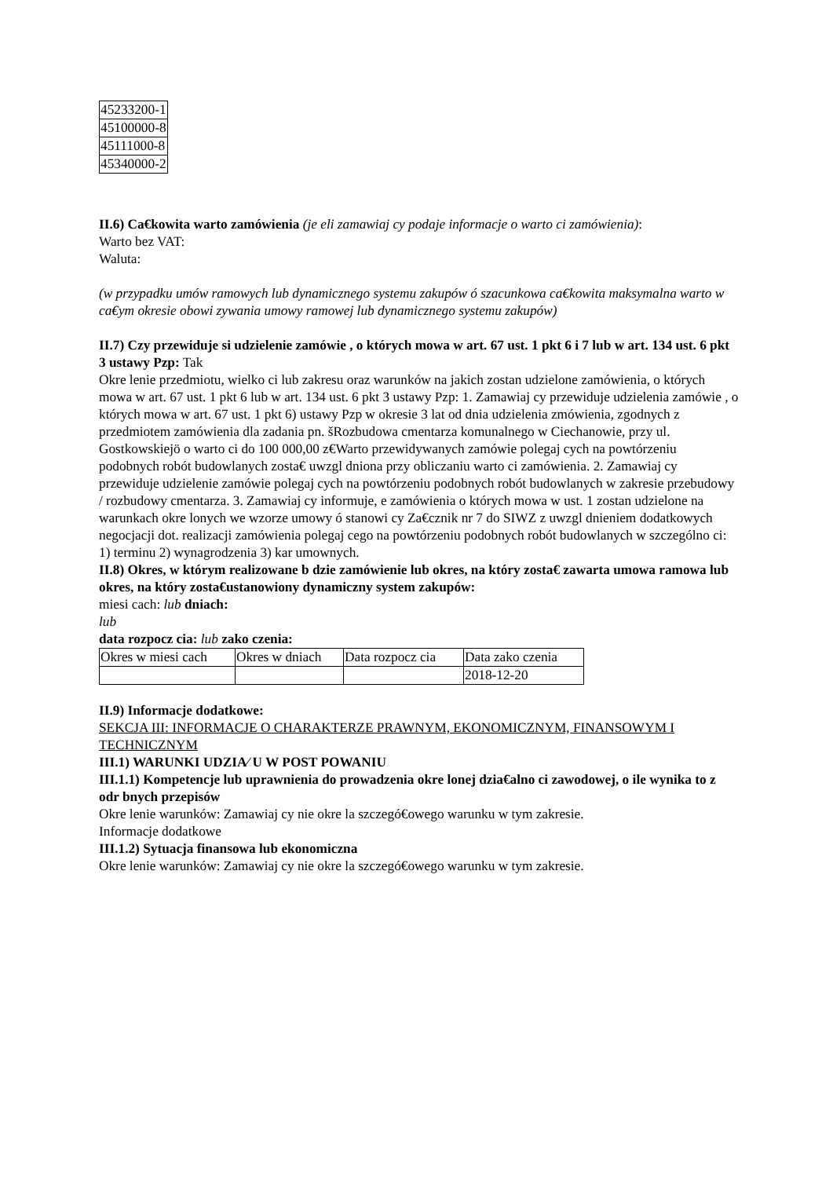| 45233200-1 |
| 45100000-8 |
| 45111000-8 |
| 45340000-2 |
II.6) Ca€kowita warto zamówienia (je eli zamawiaj cy podaje informacje o warto ci zamówienia):
Warto bez VAT:
Waluta:
(w przypadku umów ramowych lub dynamicznego systemu zakupów ó szacunkowa ca€kowita maksymalna warto w ca€ym okresie obowi zywania umowy ramowej lub dynamicznego systemu zakupów)
II.7) Czy przewiduje si udzielenie zamówie , o których mowa w art. 67 ust. 1 pkt 6 i 7 lub w art. 134 ust. 6 pkt 3 ustawy Pzp: Tak
Okre lenie przedmiotu, wielko ci lub zakresu oraz warunków na jakich zostan udzielone zamówienia, o których mowa w art. 67 ust. 1 pkt 6 lub w art. 134 ust. 6 pkt 3 ustawy Pzp: 1. Zamawiaj cy przewiduje udzielenia zamówie , o których mowa w art. 67 ust. 1 pkt 6) ustawy Pzp w okresie 3 lat od dnia udzielenia zmówienia, zgodnych z przedmiotem zamówienia dla zadania pn. šRozbudowa cmentarza komunalnego w Ciechanowie, przy ul. Gostkowskiejö o warto ci do 100 000,00 z€Warto przewidywanych zamówie polegaj cych na powtórzeniu podobnych robót budowlanych zosta€ uwzgl dniona przy obliczaniu warto ci zamówienia. 2. Zamawiaj cy przewiduje udzielenie zamówie polegaj cych na powtórzeniu podobnych robót budowlanych w zakresie przebudowy / rozbudowy cmentarza. 3. Zamawiaj cy informuje, e zamówienia o których mowa w ust. 1 zostan udzielone na warunkach okre lonych we wzorze umowy ó stanowi cy Za€cznik nr 7 do SIWZ z uwzgl dnieniem dodatkowych negocjacji dot. realizacji zamówienia polegaj cego na powtórzeniu podobnych robót budowlanych w szczególno ci: 1) terminu 2) wynagrodzenia 3) kar umownych.
II.8) Okres, w którym realizowane b dzie zamówienie lub okres, na który zosta€ zawarta umowa ramowa lub okres, na który zosta€ustanowiony dynamiczny system zakupów:
miesi cach: lub dniach:
lub
data rozpocz cia: lub zako czenia:
| Okres w miesi cach | Okres w dniach | Data rozpocz cia | Data zako czenia |
| | | | 2018-12-20 |
II.9) Informacje dodatkowe:
SEKCJA III: INFORMACJE O CHARAKTERZE PRAWNYM, EKONOMICZNYM, FINANSOWYM I TECHNICZNYM
III.1) WARUNKI UDZIA⁄ U W POST POWANIU
III.1.1) Kompetencje lub uprawnienia do prowadzenia okre lonej dzia€alno ci zawodowej, o ile wynika to z odr bnych przepisów
Okre lenie warunków: Zamawiaj cy nie okre la szczegó€owego warunku w tym zakresie.
Informacje dodatkowe
III.1.2) Sytuacja finansowa lub ekonomiczna
Okre lenie warunków: Zamawiaj cy nie okre la szczegó€owego warunku w tym zakresie.